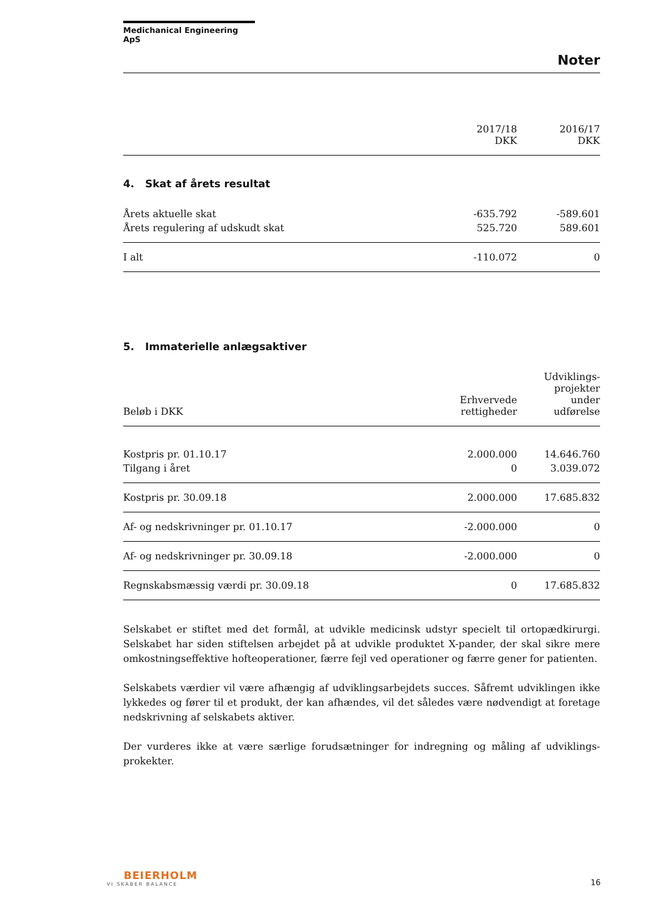Medichanical Engineering ApS
Noter
| | 2017/18 DKK | 2016/17 DKK |
4. Skat af årets resultat
| Årets aktuelle skat | -635.792 | -589.601 |
| Årets regulering af udskudt skat | 525.720 | 589.601 |
| I alt | -110.072 | 0 |
5. Immaterielle anlægsaktiver
| Beløb i DKK | Erhvervede rettigheder | Udviklings- projekter under udførelse |
| Kostpris pr. 01.10.17 | 2.000.000 | 14.646.760 |
| Tilgang i året | 0 | 3.039.072 |
| Kostpris pr. 30.09.18 | 2.000.000 | 17.685.832 |
| Af- og nedskrivninger pr. 01.10.17 | -2.000.000 | 0 |
| Af- og nedskrivninger pr. 30.09.18 | -2.000.000 | 0 |
| Regnskabsmæssig værdi pr. 30.09.18 | 0 | 17.685.832 |
Selskabet er stiftet med det formål, at udvikle medicinsk udstyr specielt til ortopædkirurgi. Selskabet har siden stiftelsen arbejdet på at udvikle produktet X-pander, der skal sikre mere omkostningseffektive hofteoperationer, færre fejl ved operationer og færre gener for patienten.
Selskabets værdier vil være afhængig af udviklingsarbejdets succes. Såfremt udviklingen ikke lykkedes og fører til et produkt, der kan afhændes, vil det således være nødvendigt at foretage nedskrivning af selskabets aktiver.
Der vurderes ikke at være særlige forudsætninger for indregning og måling af udviklings-prokekter.
BEIERHOLM
VI SKABER BALANCE
16